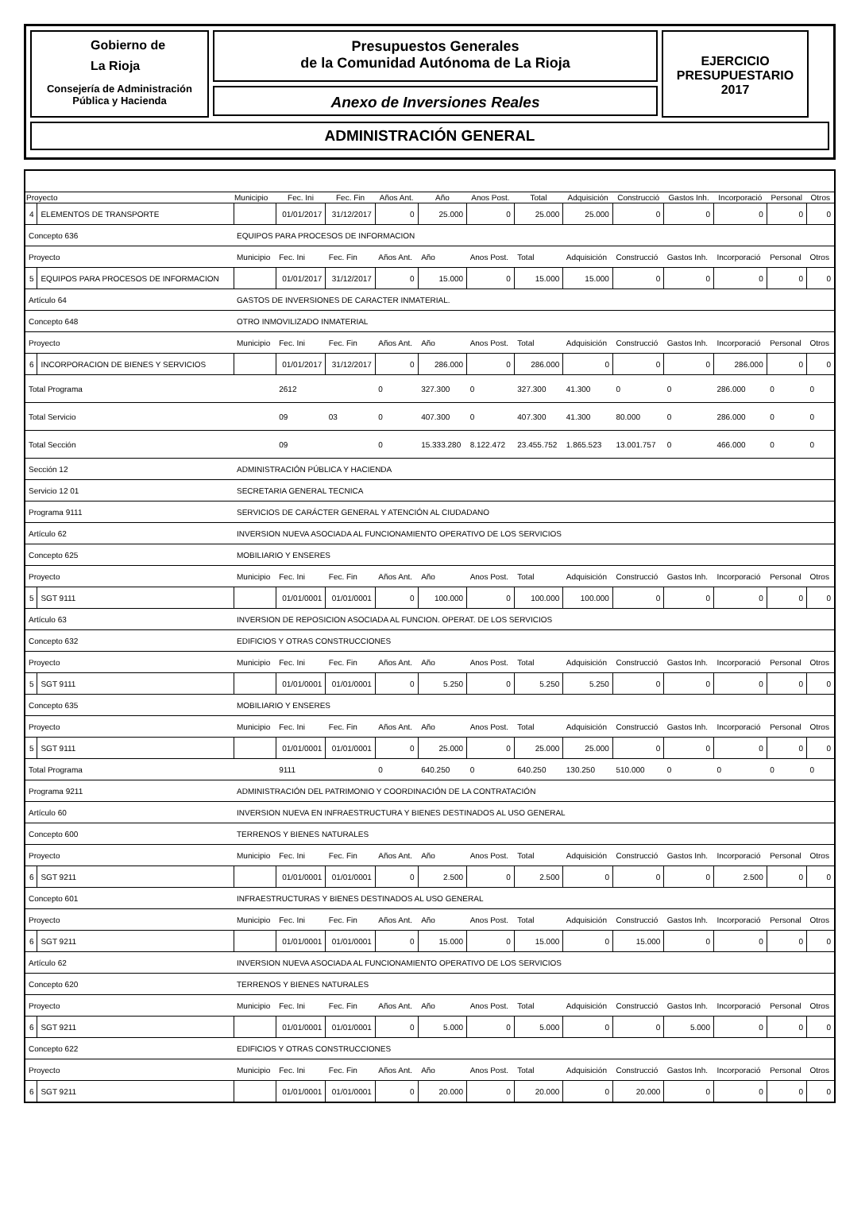Gobierno de
La Rioja
Consejería de Administración
Pública y Hacienda
Presupuestos Generales
de la Comunidad Autónoma de La Rioja
Anexo de Inversiones Reales
EJERCICIO
PRESUPUESTARIO
2017
ADMINISTRACIÓN GENERAL
| Proyecto | | Municipio | Fec. Ini | Fec. Fin | Años Ant. | Año | Anos Post. | Total | Adquisición | Construcció | Gastos Inh. | Incorporació | Personal | Otros |
| --- | --- | --- | --- | --- | --- | --- | --- | --- | --- | --- | --- | --- | --- | --- |
| 4 | ELEMENTOS DE TRANSPORTE | | 01/01/2017 | 31/12/2017 | 0 | 25.000 | 0 | 25.000 | 25.000 | 0 | 0 | 0 | 0 | 0 |
| Concepto 636 | | EQUIPOS PARA PROCESOS DE INFORMACION | | | | | | | | | | | | |
| Proyecto | | Municipio | Fec. Ini | Fec. Fin | Años Ant. | Año | Anos Post. | Total | Adquisición | Construcció | Gastos Inh. | Incorporació | Personal | Otros |
| 5 | EQUIPOS PARA PROCESOS DE INFORMACION | | 01/01/2017 | 31/12/2017 | 0 | 15.000 | 0 | 15.000 | 15.000 | 0 | 0 | 0 | 0 | 0 |
| Artículo 64 | | GASTOS DE INVERSIONES DE CARACTER INMATERIAL. | | | | | | | | | | | | |
| Concepto 648 | | OTRO INMOVILIZADO INMATERIAL | | | | | | | | | | | | |
| Proyecto | | Municipio | Fec. Ini | Fec. Fin | Años Ant. | Año | Anos Post. | Total | Adquisición | Construcció | Gastos Inh. | Incorporació | Personal | Otros |
| 6 | INCORPORACION DE BIENES Y SERVICIOS | | 01/01/2017 | 31/12/2017 | 0 | 286.000 | 0 | 286.000 | 0 | 0 | 0 | 286.000 | 0 | 0 |
| Total Programa | | | 2612 | | 0 | 327.300 | 0 | 327.300 | 41.300 | 0 | 0 | 286.000 | 0 | 0 |
| Total Servicio | | | 09 | 03 | 0 | 407.300 | 0 | 407.300 | 41.300 | 80.000 | 0 | 286.000 | 0 | 0 |
| Total Sección | | | 09 | | 0 | 15.333.280 | 8.122.472 | 23.455.752 | 1.865.523 | 13.001.757 | 0 | 466.000 | 0 | 0 |
| Sección 12 | | ADMINISTRACIÓN PÚBLICA Y HACIENDA | | | | | | | | | | | | |
| Servicio 12 01 | | SECRETARIA GENERAL TECNICA | | | | | | | | | | | | |
| Programa 9111 | | SERVICIOS DE CARÁCTER GENERAL Y ATENCIÓN AL CIUDADANO | | | | | | | | | | | | |
| Artículo 62 | | INVERSION NUEVA ASOCIADA AL FUNCIONAMIENTO OPERATIVO DE LOS SERVICIOS | | | | | | | | | | | | |
| Concepto 625 | | MOBILIARIO Y ENSERES | | | | | | | | | | | | |
| Proyecto | | Municipio | Fec. Ini | Fec. Fin | Años Ant. | Año | Anos Post. | Total | Adquisición | Construcció | Gastos Inh. | Incorporació | Personal | Otros |
| 5 | SGT 9111 | | 01/01/0001 | 01/01/0001 | 0 | 100.000 | 0 | 100.000 | 100.000 | 0 | 0 | 0 | 0 | 0 |
| Artículo 63 | | INVERSION DE REPOSICION ASOCIADA AL FUNCION. OPERAT. DE LOS SERVICIOS | | | | | | | | | | | | |
| Concepto 632 | | EDIFICIOS Y OTRAS CONSTRUCCIONES | | | | | | | | | | | | |
| Proyecto | | Municipio | Fec. Ini | Fec. Fin | Años Ant. | Año | Anos Post. | Total | Adquisición | Construcció | Gastos Inh. | Incorporació | Personal | Otros |
| 5 | SGT 9111 | | 01/01/0001 | 01/01/0001 | 0 | 5.250 | 0 | 5.250 | 5.250 | 0 | 0 | 0 | 0 | 0 |
| Concepto 635 | | MOBILIARIO Y ENSERES | | | | | | | | | | | | |
| Proyecto | | Municipio | Fec. Ini | Fec. Fin | Años Ant. | Año | Anos Post. | Total | Adquisición | Construcció | Gastos Inh. | Incorporació | Personal | Otros |
| 5 | SGT 9111 | | 01/01/0001 | 01/01/0001 | 0 | 25.000 | 0 | 25.000 | 25.000 | 0 | 0 | 0 | 0 | 0 |
| Total Programa | | | 9111 | | 0 | 640.250 | 0 | 640.250 | 130.250 | 510.000 | 0 | 0 | 0 | 0 |
| Programa 9211 | | ADMINISTRACIÓN DEL PATRIMONIO Y COORDINACIÓN DE LA CONTRATACIÓN | | | | | | | | | | | | |
| Artículo 60 | | INVERSION NUEVA EN INFRAESTRUCTURA Y BIENES DESTINADOS AL USO GENERAL | | | | | | | | | | | | |
| Concepto 600 | | TERRENOS Y BIENES NATURALES | | | | | | | | | | | | |
| Proyecto | | Municipio | Fec. Ini | Fec. Fin | Años Ant. | Año | Anos Post. | Total | Adquisición | Construcció | Gastos Inh. | Incorporació | Personal | Otros |
| 6 | SGT 9211 | | 01/01/0001 | 01/01/0001 | 0 | 2.500 | 0 | 2.500 | 0 | 0 | 0 | 2.500 | 0 | 0 |
| Concepto 601 | | INFRAESTRUCTURAS Y BIENES DESTINADOS AL USO GENERAL | | | | | | | | | | | | |
| Proyecto | | Municipio | Fec. Ini | Fec. Fin | Años Ant. | Año | Anos Post. | Total | Adquisición | Construcció | Gastos Inh. | Incorporació | Personal | Otros |
| 6 | SGT 9211 | | 01/01/0001 | 01/01/0001 | 0 | 15.000 | 0 | 15.000 | 0 | 15.000 | 0 | 0 | 0 | 0 |
| Artículo 62 | | INVERSION NUEVA ASOCIADA AL FUNCIONAMIENTO OPERATIVO DE LOS SERVICIOS | | | | | | | | | | | | |
| Concepto 620 | | TERRENOS Y BIENES NATURALES | | | | | | | | | | | | |
| Proyecto | | Municipio | Fec. Ini | Fec. Fin | Años Ant. | Año | Anos Post. | Total | Adquisición | Construcció | Gastos Inh. | Incorporació | Personal | Otros |
| 6 | SGT 9211 | | 01/01/0001 | 01/01/0001 | 0 | 5.000 | 0 | 5.000 | 0 | 0 | 5.000 | 0 | 0 | 0 |
| Concepto 622 | | EDIFICIOS Y OTRAS CONSTRUCCIONES | | | | | | | | | | | | |
| Proyecto | | Municipio | Fec. Ini | Fec. Fin | Años Ant. | Año | Anos Post. | Total | Adquisición | Construcció | Gastos Inh. | Incorporació | Personal | Otros |
| 6 | SGT 9211 | | 01/01/0001 | 01/01/0001 | 0 | 20.000 | 0 | 20.000 | 0 | 20.000 | 0 | 0 | 0 | 0 |